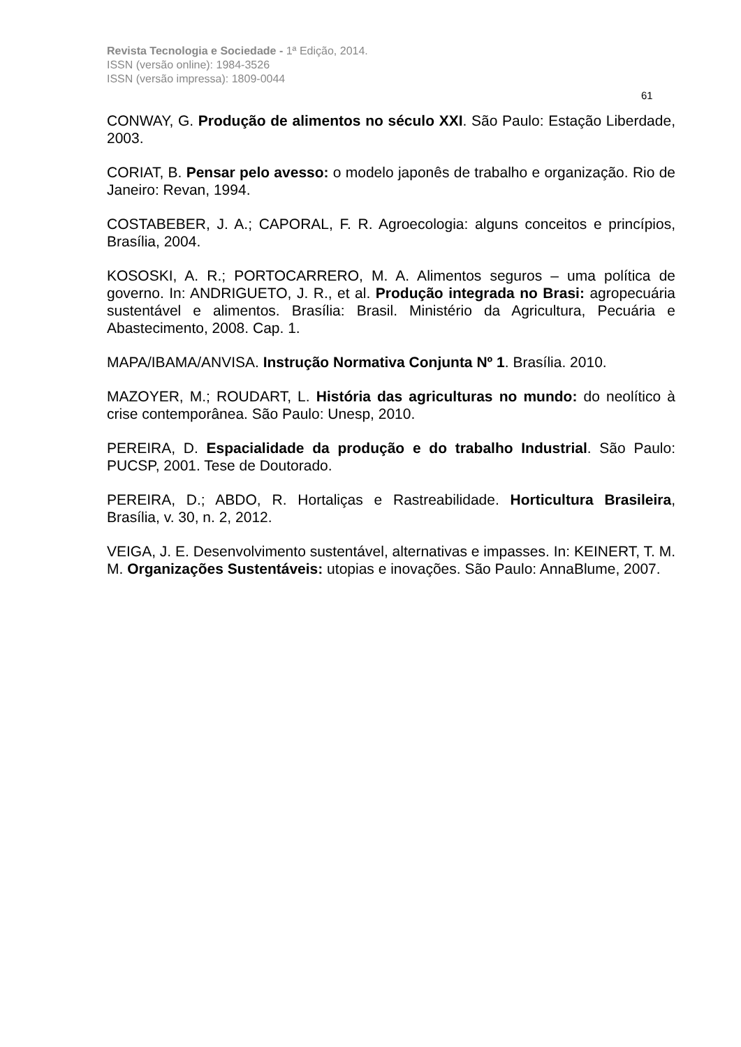Revista Tecnologia e Sociedade - 1ª Edição, 2014.
ISSN (versão online): 1984-3526
ISSN (versão impressa): 1809-0044
61
CONWAY, G. Produção de alimentos no século XXI. São Paulo: Estação Liberdade, 2003.
CORIAT, B. Pensar pelo avesso: o modelo japonês de trabalho e organização. Rio de Janeiro: Revan, 1994.
COSTABEBER, J. A.; CAPORAL, F. R. Agroecologia: alguns conceitos e princípios, Brasília, 2004.
KOSOSKI, A. R.; PORTOCARRERO, M. A. Alimentos seguros – uma política de governo. In: ANDRIGUETO, J. R., et al. Produção integrada no Brasi: agropecuária sustentável e alimentos. Brasília: Brasil. Ministério da Agricultura, Pecuária e Abastecimento, 2008. Cap. 1.
MAPA/IBAMA/ANVISA. Instrução Normativa Conjunta Nº 1. Brasília. 2010.
MAZOYER, M.; ROUDART, L. História das agriculturas no mundo: do neolítico à crise contemporânea. São Paulo: Unesp, 2010.
PEREIRA, D. Espacialidade da produção e do trabalho Industrial. São Paulo: PUCSP, 2001. Tese de Doutorado.
PEREIRA, D.; ABDO, R. Hortaliças e Rastreabilidade. Horticultura Brasileira, Brasília, v. 30, n. 2, 2012.
VEIGA, J. E. Desenvolvimento sustentável, alternativas e impasses. In: KEINERT, T. M. M. Organizações Sustentáveis: utopias e inovações. São Paulo: AnnaBlume, 2007.